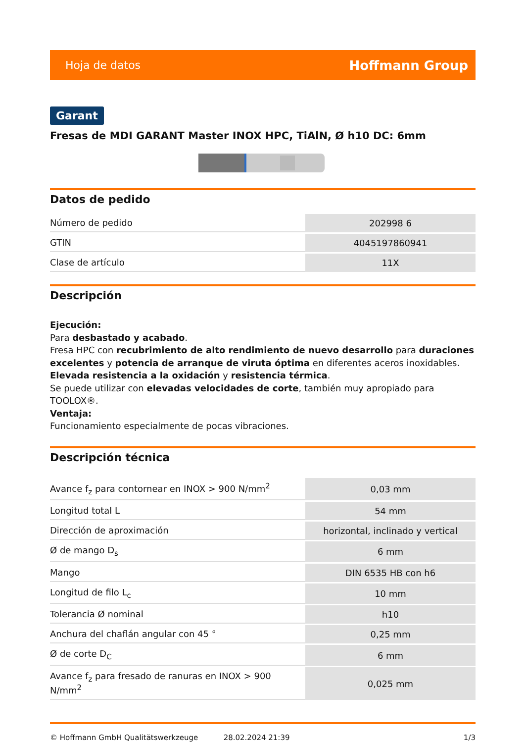Hoja de datos Hoffmann Group
Garant
Fresas de MDI GARANT Master INOX HPC, TiAlN, Ø h10 DC: 6mm
Datos de pedido
| Número de pedido | 202998 6 |
| GTIN | 4045197860941 |
| Clase de artículo | 11X |
Descripción
Ejecución:
Para desbastado y acabado.
Fresa HPC con recubrimiento de alto rendimiento de nuevo desarrollo para duraciones excelentes y potencia de arranque de viruta óptima en diferentes aceros inoxidables.
Elevada resistencia a la oxidación y resistencia térmica.
Se puede utilizar con elevadas velocidades de corte, también muy apropiado para TOOLOX®.
Ventaja:
Funcionamiento especialmente de pocas vibraciones.
Descripción técnica
| Avance f<sub>z</sub> para contornear en INOX > 900 N/mm<sup>2</sup> | 0,03 mm |
| Longitud total L | 54 mm |
| Dirección de aproximación | horizontal, inclinado y vertical |
| Ø de mango D<sub>s</sub> | 6 mm |
| Mango | DIN 6535 HB con h6 |
| Longitud de filo L<sub>c</sub> | 10 mm |
| Tolerancia Ø nominal | h10 |
| Anchura del chaflán angular con 45 ° | 0,25 mm |
| Ø de corte D<sub>C</sub> | 6 mm |
| Avance f<sub>z</sub> para fresado de ranuras en INOX > 900 N/mm<sup>2</sup> | 0,025 mm |
© Hoffmann GmbH Qualitätswerkzeuge 28.02.2024 21:39 1/3